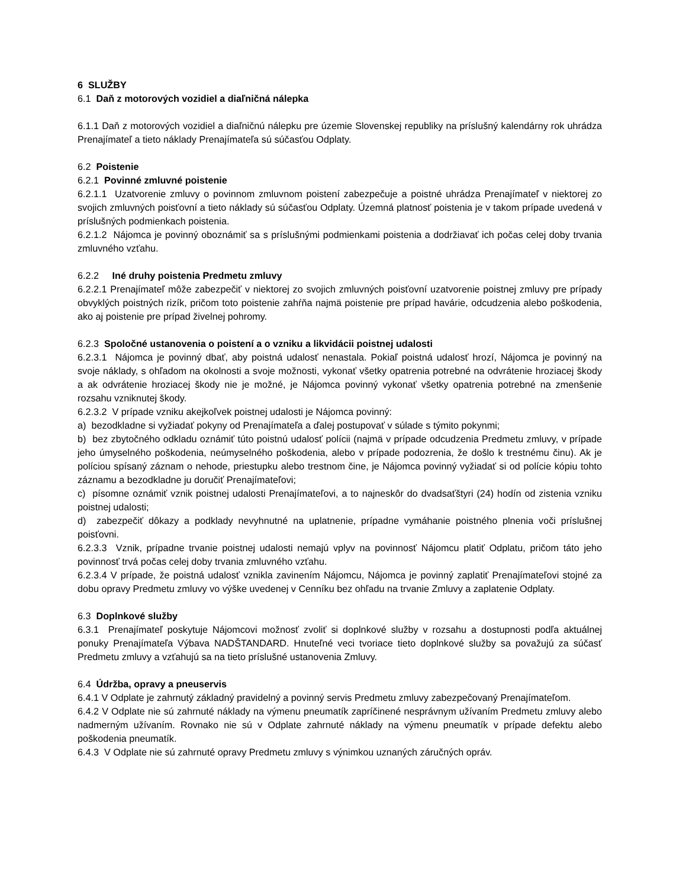6 SLUŽBY
6.1 Daň z motorových vozidiel a diaľničná nálepka
6.1.1 Daň z motorových vozidiel a diaľničnú nálepku pre územie Slovenskej republiky na príslušný kalendárny rok uhrádza Prenajímateľ a tieto náklady Prenajímateľa sú súčasťou Odplaty.
6.2 Poistenie
6.2.1 Povinné zmluvné poistenie
6.2.1.1 Uzatvorenie zmluvy o povinnom zmluvnom poistení zabezpečuje a poistné uhrádza Prenajímateľ v niektorej zo svojich zmluvných poisťovní a tieto náklady sú súčasťou Odplaty. Územná platnosť poistenia je v takom prípade uvedená v príslušných podmienkach poistenia.
6.2.1.2 Nájomca je povinný oboznámiť sa s príslušnými podmienkami poistenia a dodržiavať ich počas celej doby trvania zmluvného vzťahu.
6.2.2 Iné druhy poistenia Predmetu zmluvy
6.2.2.1 Prenajímateľ môže zabezpečiť v niektorej zo svojich zmluvných poisťovní uzatvorenie poistnej zmluvy pre prípady obvyklých poistných rizík, pričom toto poistenie zahŕňa najmä poistenie pre prípad havárie, odcudzenia alebo poškodenia, ako aj poistenie pre prípad živelnej pohromy.
6.2.3 Spoločné ustanovenia o poistení a o vzniku a likvidácii poistnej udalosti
6.2.3.1 Nájomca je povinný dbať, aby poistná udalosť nenastala. Pokiaľ poistná udalosť hrozí, Nájomca je povinný na svoje náklady, s ohľadom na okolnosti a svoje možnosti, vykonať všetky opatrenia potrebné na odvrátenie hroziacej škody a ak odvrátenie hroziacej škody nie je možné, je Nájomca povinný vykonať všetky opatrenia potrebné na zmenšenie rozsahu vzniknutej škody.
6.2.3.2 V prípade vzniku akejkoľvek poistnej udalosti je Nájomca povinný:
a) bezodkladne si vyžiadať pokyny od Prenajímateľa a ďalej postupovať v súlade s týmito pokynmi;
b) bez zbytočného odkladu oznámiť túto poistnú udalosť polícii (najmä v prípade odcudzenia Predmetu zmluvy, v prípade jeho úmyselného poškodenia, neúmyselného poškodenia, alebo v prípade podozrenia, že došlo k trestnému činu). Ak je políciou spísaný záznam o nehode, priestupku alebo trestnom čine, je Nájomca povinný vyžiadať si od polície kópiu tohto záznamu a bezodkladne ju doručiť Prenajímateľovi;
c) písomne oznámiť vznik poistnej udalosti Prenajímateľovi, a to najneskôr do dvadsaťštyri (24) hodín od zistenia vzniku poistnej udalosti;
d) zabezpečiť dôkazy a podklady nevyhnutné na uplatnenie, prípadne vymáhanie poistného plnenia voči príslušnej poisťovni.
6.2.3.3 Vznik, prípadne trvanie poistnej udalosti nemajú vplyv na povinnosť Nájomcu platiť Odplatu, pričom táto jeho povinnosť trvá počas celej doby trvania zmluvného vzťahu.
6.2.3.4 V prípade, že poistná udalosť vznikla zavinením Nájomcu, Nájomca je povinný zaplatiť Prenajímateľovi stojné za dobu opravy Predmetu zmluvy vo výške uvedenej v Cenníku bez ohľadu na trvanie Zmluvy a zaplatenie Odplaty.
6.3 Doplnkové služby
6.3.1 Prenajímateľ poskytuje Nájomcovi možnosť zvoliť si doplnkové služby v rozsahu a dostupnosti podľa aktuálnej ponuky Prenajímateľa Výbava NADŠTANDARD. Hnuteľné veci tvoriace tieto doplnkové služby sa považujú za súčasť Predmetu zmluvy a vzťahujú sa na tieto príslušné ustanovenia Zmluvy.
6.4 Údržba, opravy a pneuservis
6.4.1 V Odplate je zahrnutý základný pravidelný a povinný servis Predmetu zmluvy zabezpečovaný Prenajímateľom.
6.4.2 V Odplate nie sú zahrnuté náklady na výmenu pneumatík zapríčinené nesprávnym užívaním Predmetu zmluvy alebo nadmerným užívaním. Rovnako nie sú v Odplate zahrnuté náklady na výmenu pneumatík v prípade defektu alebo poškodenia pneumatík.
6.4.3 V Odplate nie sú zahrnuté opravy Predmetu zmluvy s výnimkou uznaných záručných opráv.